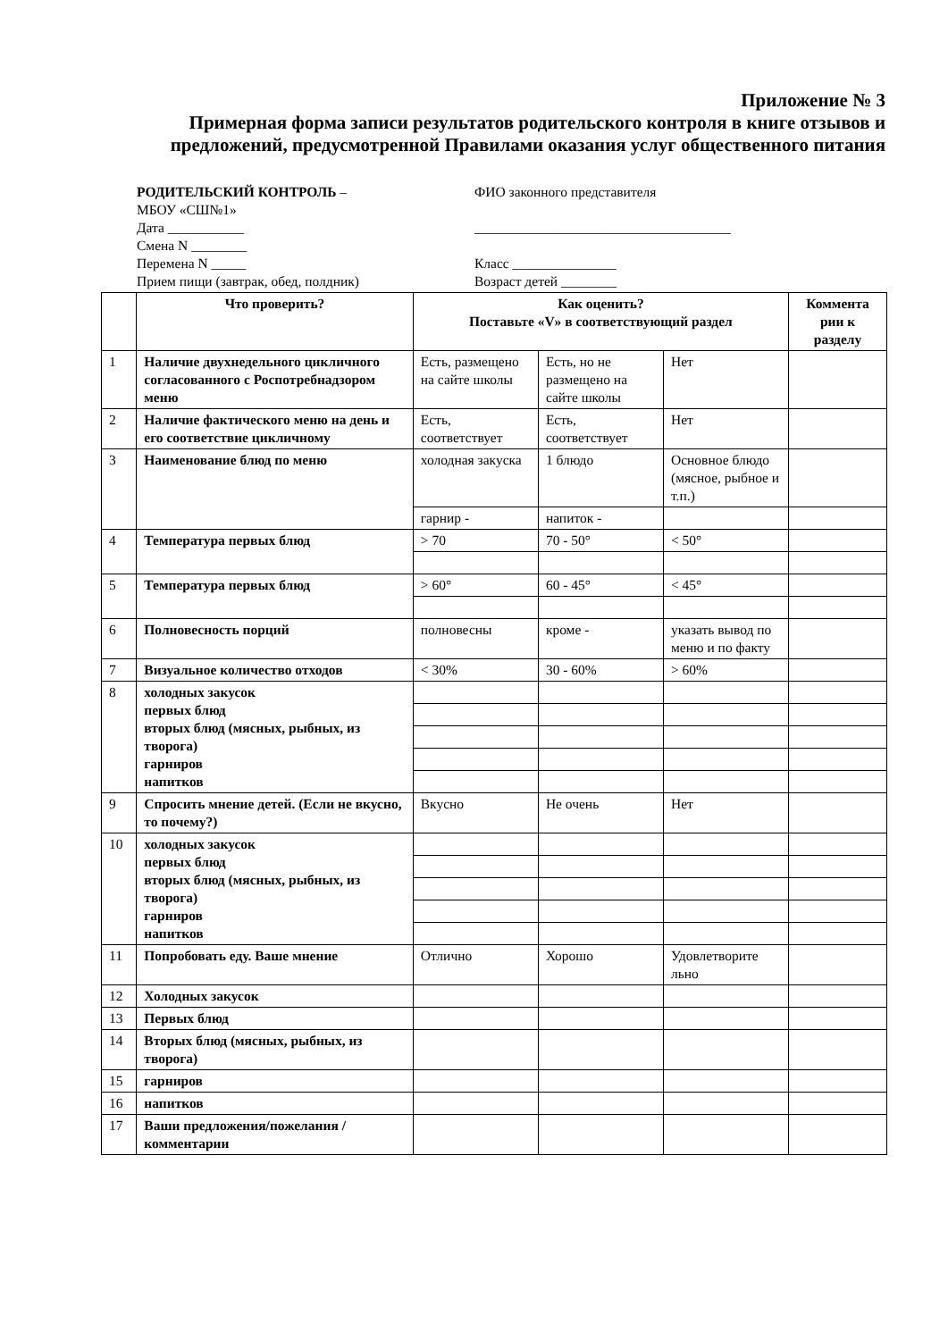Приложение № 3
Примерная форма записи результатов родительского контроля в книге отзывов и предложений, предусмотренной Правилами оказания услуг общественного питания
РОДИТЕЛЬСКИЙ КОНТРОЛЬ –
МБОУ «СШ№1»
Дата ___________
Смена N ________
Перемена N _____
Прием пищи (завтрак, обед, полдник)
ФИО законного представителя
_____________________________________
Класс _______________
Возраст детей ________
| | Что проверить? | Как оценить? Поставьте «V» в соответствующий раздел | | | Коммента рии к разделу |
| --- | --- | --- | --- | --- | --- |
| 1 | Наличие двухнедельного цикличного согласованного с Роспотребнадзором меню | Есть, размещено на сайте школы | Есть, но не размещено на сайте школы | Нет | |
| 2 | Наличие фактического меню на день и его соответствие цикличному | Есть, соответствует | Есть, соответствует | Нет | |
| 3 | Наименование блюд по меню | холодная закуска | 1 блюдо | Основное блюдо (мясное, рыбное и т.п.) | |
| | | гарнир - | напиток - | | |
| 4 | Температура первых блюд | > 70 | 70 - 50° | < 50° | |
| 5 | Температура первых блюд | > 60° | 60 - 45° | < 45° | |
| 6 | Полновесность порций | полновесны | кроме - | указать вывод по меню и по факту | |
| 7 | Визуальное количество отходов | < 30% | 30 - 60% | > 60% | |
| 8 | холодных закусок первых блюд вторых блюд (мясных, рыбных, из творога) гарниров напитков | | | | |
| 9 | Спросить мнение детей. (Если не вкусно, то почему?) | Вкусно | Не очень | Нет | |
| 10 | холодных закусок первых блюд вторых блюд (мясных, рыбных, из творога) гарниров напитков | | | | |
| 11 | Попробовать еду. Ваше мнение | Отлично | Хорошо | Удовлетворите льно | |
| 12 | Холодных закусок | | | | |
| 13 | Первых блюд | | | | |
| 14 | Вторых блюд (мясных, рыбных, из творога) | | | | |
| 15 | гарниров | | | | |
| 16 | напитков | | | | |
| 17 | Ваши предложения/пожелания /комментарии | | | | |